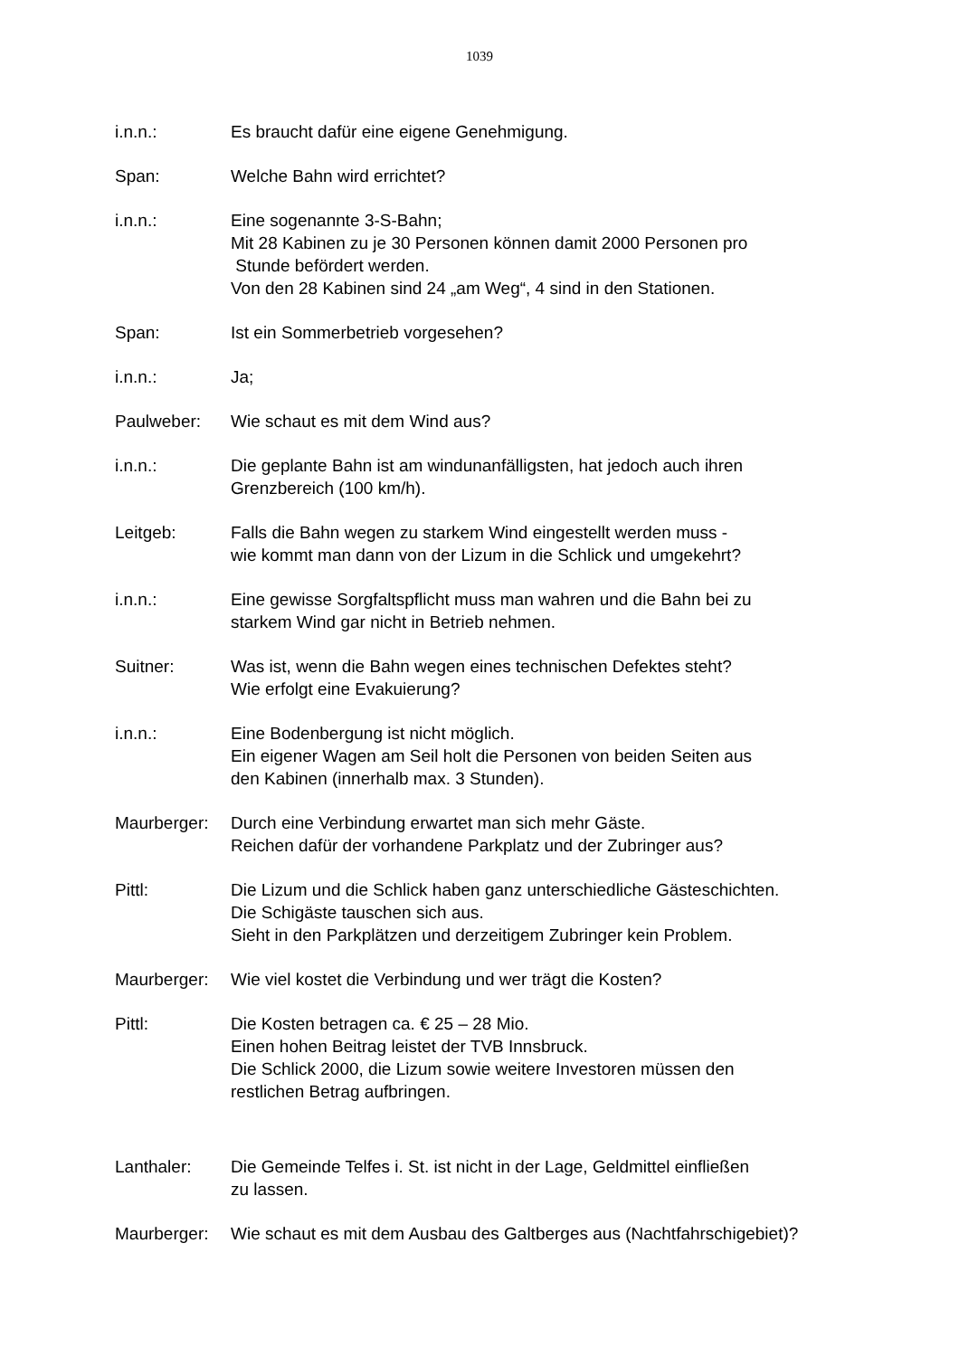1039
i.n.n.: Es braucht dafür eine eigene Genehmigung.
Span: Welche Bahn wird errichtet?
i.n.n.: Eine sogenannte 3-S-Bahn;
Mit 28 Kabinen zu je 30 Personen können damit 2000 Personen pro
Stunde befördert werden.
Von den 28 Kabinen sind 24 „am Weg“, 4 sind in den Stationen.
Span: Ist ein Sommerbetrieb vorgesehen?
i.n.n.: Ja;
Paulweber: Wie schaut es mit dem Wind aus?
i.n.n.: Die geplante Bahn ist am windunanfälligsten, hat jedoch auch ihren
Grenzbereich (100 km/h).
Leitgeb: Falls die Bahn wegen zu starkem Wind eingestellt werden muss -
wie kommt man dann von der Lizum in die Schlick und umgekehrt?
i.n.n.: Eine gewisse Sorgfaltspflicht muss man wahren und die Bahn bei zu
starkem Wind gar nicht in Betrieb nehmen.
Suitner: Was ist, wenn die Bahn wegen eines technischen Defektes steht?
Wie erfolgt eine Evakuierung?
i.n.n.: Eine Bodenbergung ist nicht möglich.
Ein eigener Wagen am Seil holt die Personen von beiden Seiten aus
den Kabinen (innerhalb max. 3 Stunden).
Maurberger: Durch eine Verbindung erwartet man sich mehr Gäste.
Reichen dafür der vorhandene Parkplatz und der Zubringer aus?
Pittl: Die Lizum und die Schlick haben ganz unterschiedliche Gästeschichten.
Die Schigäste tauschen sich aus.
Sieht in den Parkplätzen und derzeitigem Zubringer kein Problem.
Maurberger: Wie viel kostet die Verbindung und wer trägt die Kosten?
Pittl: Die Kosten betragen ca. € 25 – 28 Mio.
Einen hohen Beitrag leistet der TVB Innsbruck.
Die Schlick 2000, die Lizum sowie weitere Investoren müssen den
restlichen Betrag aufbringen.
Lanthaler: Die Gemeinde Telfes i. St. ist nicht in der Lage, Geldmittel einfließen
zu lassen.
Maurberger: Wie schaut es mit dem Ausbau des Galtberges aus (Nachtfahrschigebiet)?